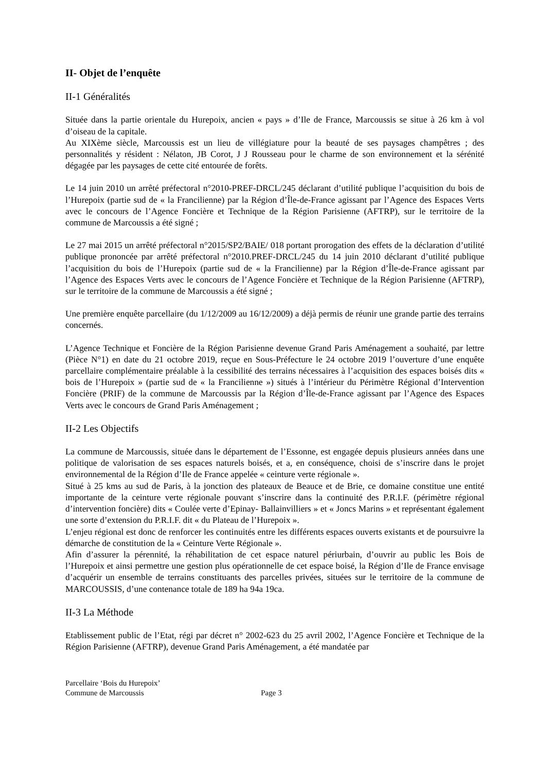II- Objet de l’enquête
II-1 Généralités
Située dans la partie orientale du Hurepoix, ancien « pays » d’Ile de France, Marcoussis se situe à 26 km à vol d’oiseau de la capitale.
Au XIXème siècle, Marcoussis est un lieu de villégiature pour la beauté de ses paysages champêtres ; des personnalités y résident : Nélaton, JB Corot, J J Rousseau pour le charme de son environnement et la sérénité dégagée par les paysages de cette cité entourée de forêts.
Le 14 juin 2010 un arrêté préfectoral n°2010-PREF-DRCL/245 déclarant d’utilité publique l’acquisition du bois de l’Hurepoix (partie sud de « la Francilienne) par la Région d’Île-de-France agissant par l’Agence des Espaces Verts avec le concours de l’Agence Foncière et Technique de la Région Parisienne (AFTRP), sur le territoire de la commune de Marcoussis a été signé ;
Le 27 mai 2015 un arrêté préfectoral n°2015/SP2/BAIE/ 018 portant prorogation des effets de la déclaration d’utilité publique prononcée par arrêté préfectoral n°2010.PREF-DRCL/245 du 14 juin 2010 déclarant d’utilité publique l’acquisition du bois de l’Hurepoix (partie sud de « la Francilienne) par la Région d’Île-de-France agissant par l’Agence des Espaces Verts avec le concours de l’Agence Foncière et Technique de la Région Parisienne (AFTRP), sur le territoire de la commune de Marcoussis a été signé ;
Une première enquête parcellaire (du 1/12/2009 au 16/12/2009) a déjà permis de réunir une grande partie des terrains concernés.
L’Agence Technique et Foncière de la Région Parisienne devenue Grand Paris Aménagement a souhaité, par lettre (Pièce N°1) en date du 21 octobre 2019, reçue en Sous-Préfecture le 24 octobre 2019 l’ouverture d’une enquête parcellaire complémentaire préalable à la cessibilité des terrains nécessaires à l’acquisition des espaces boisés dits « bois de l’Hurepoix » (partie sud de « la Francilienne ») situés à l’intérieur du Périmètre Régional d’Intervention Foncière (PRIF) de la commune de Marcoussis par la Région d’Île-de-France agissant par l’Agence des Espaces Verts avec le concours de Grand Paris Aménagement ;
II-2 Les Objectifs
La commune de Marcoussis, située dans le département de l’Essonne, est engagée depuis plusieurs années dans une politique de valorisation de ses espaces naturels boisés, et a, en conséquence, choisi de s’inscrire dans le projet environnemental de la Région d’Ile de France appelée « ceinture verte régionale ».
Situé à 25 kms au sud de Paris, à la jonction des plateaux de Beauce et de Brie, ce domaine constitue une entité importante de la ceinture verte régionale pouvant s’inscrire dans la continuité des P.R.I.F. (périmètre régional d’intervention foncière) dits « Coulée verte d’Epinay- Ballainvilliers » et « Joncs Marins » et représentant également une sorte d’extension du P.R.I.F. dit « du Plateau de l’Hurepoix ».
L’enjeu régional est donc de renforcer les continuités entre les différents espaces ouverts existants et de poursuivre la démarche de constitution de la « Ceinture Verte Régionale ».
Afin d’assurer la pérennité, la réhabilitation de cet espace naturel périurbain, d’ouvrir au public les Bois de l’Hurepoix et ainsi permettre une gestion plus opérationnelle de cet espace boisé, la Région d’Ile de France envisage d’acquérir un ensemble de terrains constituants des parcelles privées, situées sur le territoire de la commune de MARCOUSSIS, d’une contenance totale de 189 ha 94a 19ca.
II-3 La Méthode
Etablissement public de l’Etat, régi par décret n° 2002-623 du 25 avril 2002, l’Agence Foncière et Technique de la Région Parisienne (AFTRP), devenue Grand Paris Aménagement, a été mandatée par
Parcellaire ‘Bois du Hurepoix’
Commune de Marcoussis Page 3